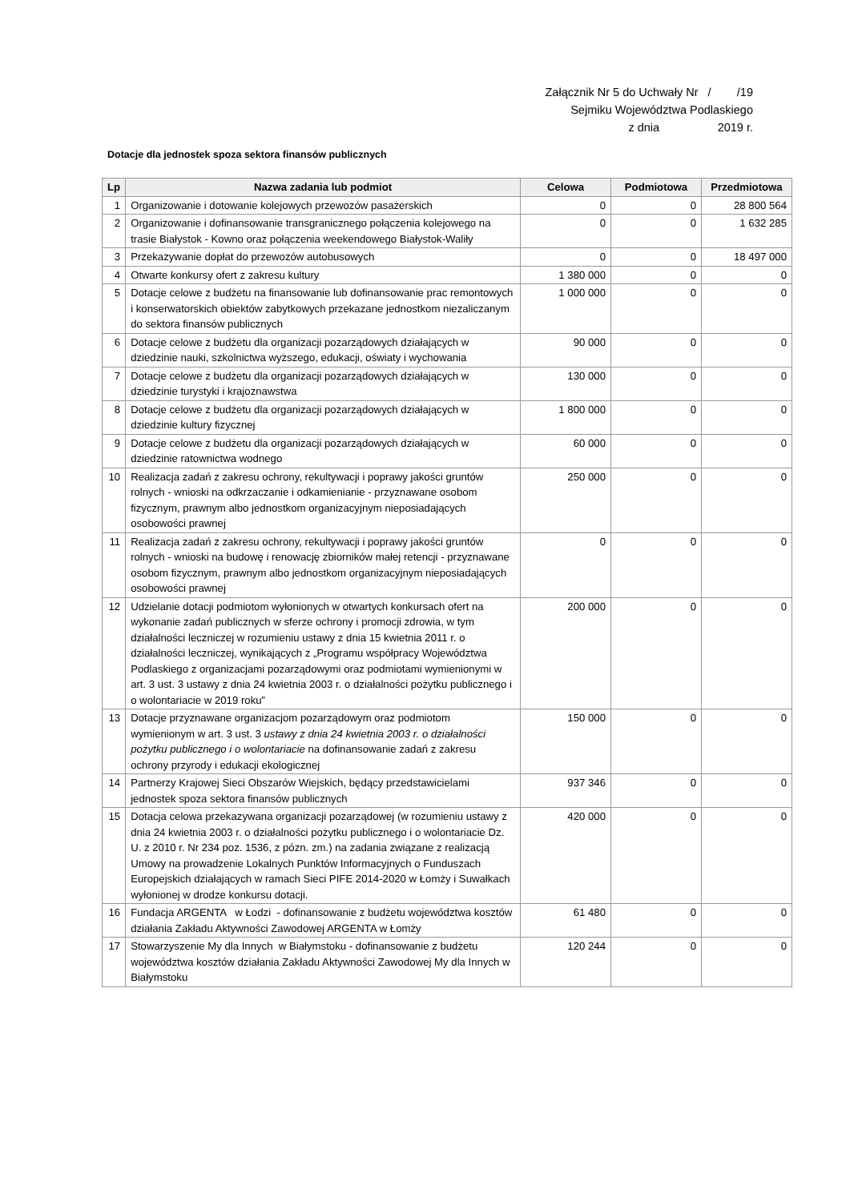Załącznik Nr 5 do Uchwały Nr / /19
Sejmiku Województwa Podlaskiego
z dnia 2019 r.
Dotacje dla jednostek spoza sektora finansów publicznych
| Lp | Nazwa zadania lub podmiot | Celowa | Podmiotowa | Przedmiotowa |
| --- | --- | --- | --- | --- |
| 1 | Organizowanie i dotowanie kolejowych przewozów pasażerskich | 0 | 0 | 28 800 564 |
| 2 | Organizowanie i dofinansowanie transgranicznego połączenia kolejowego na trasie Białystok - Kowno oraz połączenia weekendowego Białystok-Waliły | 0 | 0 | 1 632 285 |
| 3 | Przekazywanie dopłat do przewozów autobusowych | 0 | 0 | 18 497 000 |
| 4 | Otwarte konkursy ofert z zakresu kultury | 1 380 000 | 0 | 0 |
| 5 | Dotacje celowe z budżetu na finansowanie lub dofinansowanie prac remontowych i konserwatorskich obiektów zabytkowych przekazane jednostkom niezaliczanym do sektora finansów publicznych | 1 000 000 | 0 | 0 |
| 6 | Dotacje celowe z budżetu dla organizacji pozarządowych działających w dziedzinie nauki, szkolnictwa wyższego, edukacji, oświaty i wychowania | 90 000 | 0 | 0 |
| 7 | Dotacje celowe z budżetu dla organizacji pozarządowych działających w dziedzinie turystyki i krajoznawstwa | 130 000 | 0 | 0 |
| 8 | Dotacje celowe z budżetu dla organizacji pozarządowych działających w dziedzinie kultury fizycznej | 1 800 000 | 0 | 0 |
| 9 | Dotacje celowe z budżetu dla organizacji pozarządowych działających w dziedzinie ratownictwa wodnego | 60 000 | 0 | 0 |
| 10 | Realizacja zadań z zakresu ochrony, rekultywacji i poprawy jakości gruntów rolnych - wnioski na odkrzaczanie i odkamienianie - przyznawane osobom fizycznym, prawnym albo jednostkom organizacyjnym nieposiadających osobowości prawnej | 250 000 | 0 | 0 |
| 11 | Realizacja zadań z zakresu ochrony, rekultywacji i poprawy jakości gruntów rolnych - wnioski na budowę i renowację zbiorników małej retencji - przyznawane osobom fizycznym, prawnym albo jednostkom organizacyjnym nieposiadających osobowości prawnej | 0 | 0 | 0 |
| 12 | Udzielanie dotacji podmiotom wyłonionych w otwartych konkursach ofert na wykonanie zadań publicznych w sferze ochrony i promocji zdrowia, w tym działalności leczniczej w rozumieniu ustawy z dnia 15 kwietnia 2011 r. o działalności leczniczej, wynikających z „Programu współpracy Województwa Podlaskiego z organizacjami pozarządowymi oraz podmiotami wymienionymi w art. 3 ust. 3 ustawy z dnia 24 kwietnia 2003 r. o działalności pożytku publicznego i o wolontariacie w 2019 roku” | 200 000 | 0 | 0 |
| 13 | Dotacje przyznawane organizacjom pozarządowym oraz podmiotom wymienionym w art. 3 ust. 3 ustawy z dnia 24 kwietnia 2003 r. o działalności pożytku publicznego i o wolontariacie na dofinansowanie zadań z zakresu ochrony przyrody i edukacji ekologicznej | 150 000 | 0 | 0 |
| 14 | Partnerzy Krajowej Sieci Obszarów Wiejskich, będący przedstawicielami jednostek spoza sektora finansów publicznych | 937 346 | 0 | 0 |
| 15 | Dotacja celowa przekazywana organizacji pozarządowej (w rozumieniu ustawy z dnia 24 kwietnia 2003 r. o działalności pożytku publicznego i o wolontariacie Dz. U. z 2010 r. Nr 234 poz. 1536, z pózn. zm.) na zadania związane z realizacją Umowy na prowadzenie Lokalnych Punktów Informacyjnych o Funduszach Europejskich działających w ramach Sieci PIFE 2014-2020 w Łomży i Suwałkach wyłonionej w drodze konkursu dotacji. | 420 000 | 0 | 0 |
| 16 | Fundacja ARGENTA w Łodzi - dofinansowanie z budżetu województwa kosztów działania Zakładu Aktywności Zawodowej ARGENTA w Łomży | 61 480 | 0 | 0 |
| 17 | Stowarzyszenie My dla Innych w Białymstoku - dofinansowanie z budżetu województwa kosztów działania Zakładu Aktywności Zawodowej My dla Innych w Białymstoku | 120 244 | 0 | 0 |